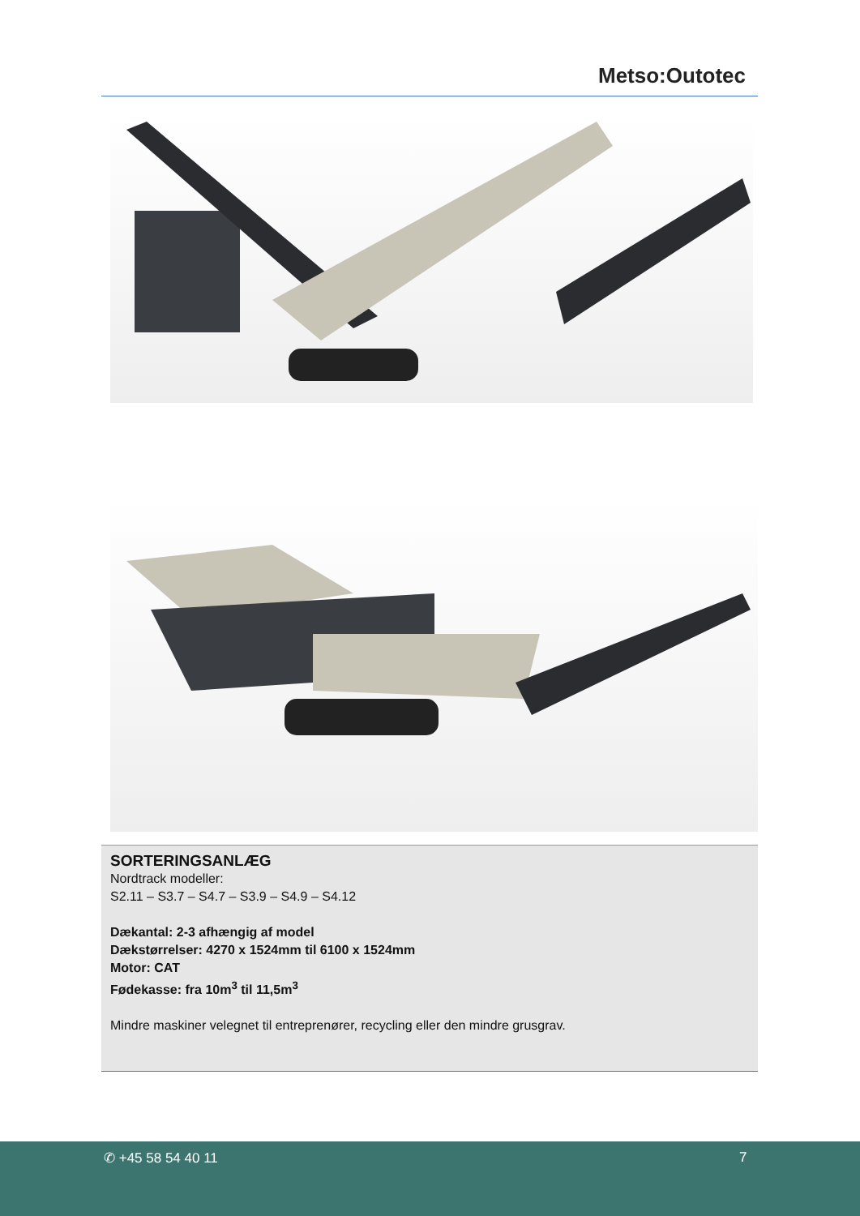Metso:Outotec
SORTERINGSANLÆG
Nordtrack modeller:
S2.11 – S3.7 – S4.7 – S3.9 – S4.9 – S4.12
Dækantal: 2-3 afhængig af model
Dækstørrelser: 4270 x 1524mm til 6100 x 1524mm
Motor: CAT
Fødekasse: fra 10m<sup>3</sup> til 11,5m<sup>3</sup>
Mindre maskiner velegnet til entreprenører, recycling eller den mindre grusgrav.
✆ +45 58 54 40 11 7